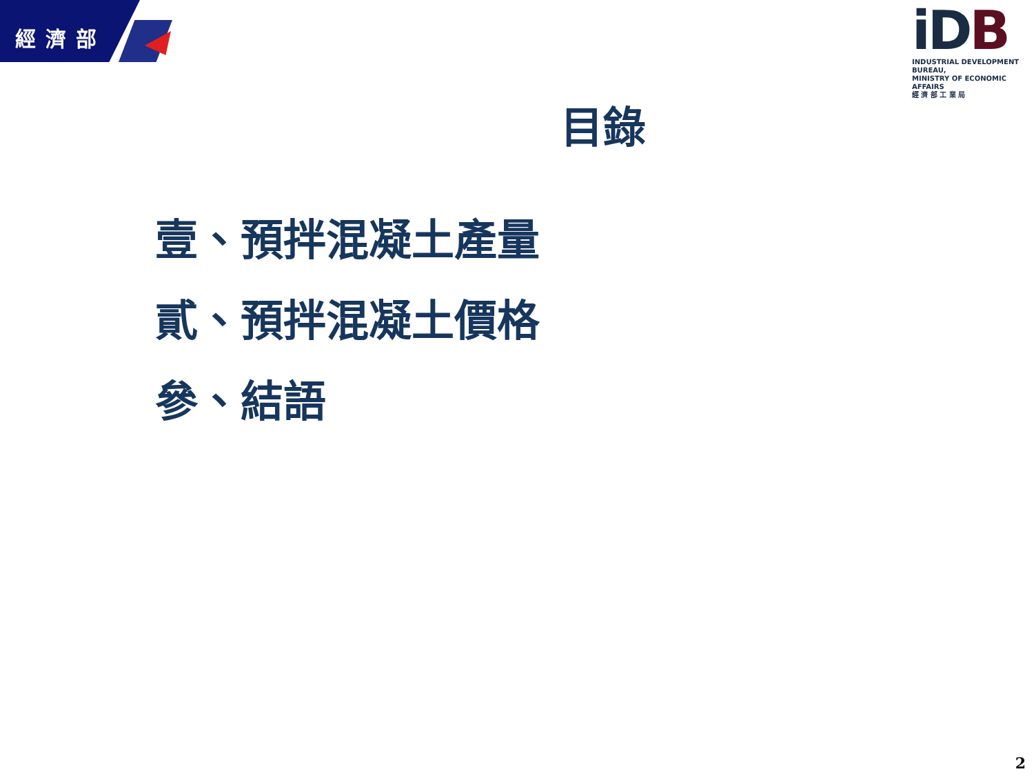經濟部
iDB
INDUSTRIAL DEVELOPMENT BUREAU,
MINISTRY OF ECONOMIC AFFAIRS
經 濟 部 工 業 局
目錄
壹、預拌混凝土產量
貳、預拌混凝土價格
參、結語
2